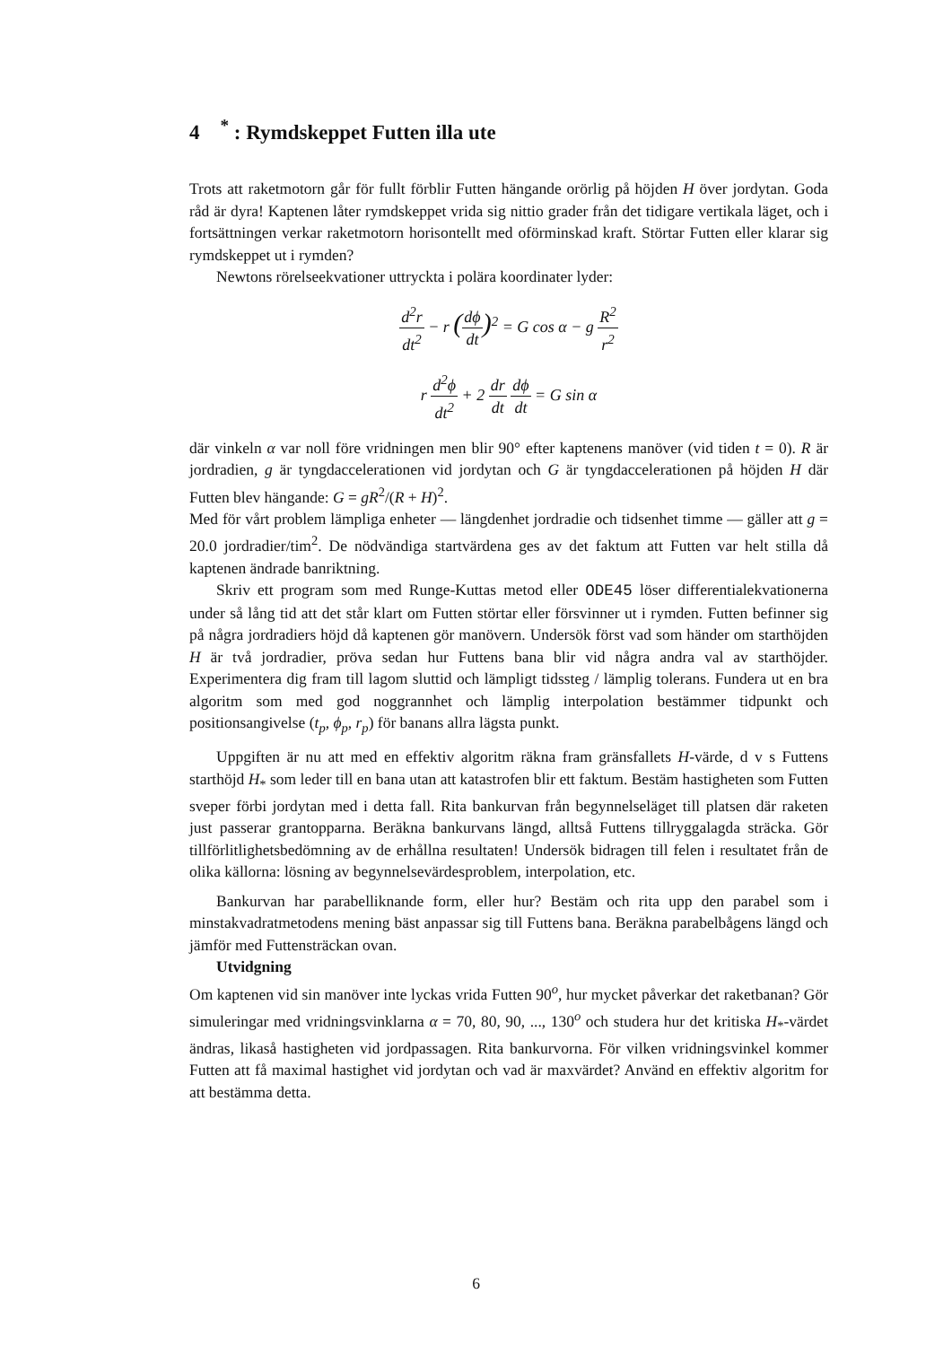4 <sup>*</sup> : Rymdskeppet Futten illa ute
Trots att raketmotorn går för fullt förblir Futten hängande orörlig på höjden H över jordytan. Goda råd är dyra! Kaptenen låter rymdskeppet vrida sig nittio grader från det tidigare vertikala läget, och i fortsättningen verkar raketmotorn horisontellt med oförminskad kraft. Störtar Futten eller klarar sig rymdskeppet ut i rymden?
Newtons rörelseekvationer uttryckta i polära koordinater lyder:
d<sup>2</sup>r dt<sup>2</sup> − r (dϕ dt)<sup>2</sup> = G cos α − g R<sup>2</sup> r<sup>2</sup>
r d<sup>2</sup>ϕ dt<sup>2</sup> + 2 dr dt dϕ dt = G sin α
där vinkeln α var noll före vridningen men blir 90° efter kaptenens manöver (vid tiden t = 0). R är jordradien, g är tyngdaccelerationen vid jordytan och G är tyngdaccelerationen på höjden H där Futten blev hängande: G = gR<sup>2</sup>/(R + H)<sup>2</sup>.
Med för vårt problem lämpliga enheter — längdenhet jordradie och tidsenhet timme — gäller att g = 20.0 jordradier/tim<sup>2</sup>. De nödvändiga startvärdena ges av det faktum att Futten var helt stilla då kaptenen ändrade banriktning.
Skriv ett program som med Runge-Kuttas metod eller ODE45 löser differentialekvationerna under så lång tid att det står klart om Futten störtar eller försvinner ut i rymden. Futten befinner sig på några jordradiers höjd då kaptenen gör manövern. Undersök först vad som händer om starthöjden H är två jordradier, pröva sedan hur Futtens bana blir vid några andra val av starthöjder. Experimentera dig fram till lagom sluttid och lämpligt tidssteg / lämplig tolerans. Fundera ut en bra algoritm som med god noggrannhet och lämplig interpolation bestämmer tidpunkt och positionsangivelse (t<sub>p</sub>, ϕ<sub>p</sub>, r<sub>p</sub>) för banans allra lägsta punkt.
Uppgiften är nu att med en effektiv algoritm räkna fram gränsfallets H-värde, d v s Futtens starthöjd H<sub>*</sub> som leder till en bana utan att katastrofen blir ett faktum. Bestäm hastigheten som Futten sveper förbi jordytan med i detta fall. Rita bankurvan från begynnelseläget till platsen där raketen just passerar grantopparna. Beräkna bankurvans längd, alltså Futtens tillryggalagda sträcka. Gör tillförlitlighetsbedömning av de erhållna resultaten! Undersök bidragen till felen i resultatet från de olika källorna: lösning av begynnelsevärdesproblem, interpolation, etc.
Bankurvan har parabelliknande form, eller hur? Bestäm och rita upp den parabel som i minstakvadratmetodens mening bäst anpassar sig till Futtens bana. Beräkna parabelbågens längd och jämför med Futtensträckan ovan.
Utvidgning
Om kaptenen vid sin manöver inte lyckas vrida Futten 90<sup>o</sup>, hur mycket påverkar det raketbanan? Gör simuleringar med vridningsvinklarna α = 70, 80, 90, ..., 130<sup>o</sup> och studera hur det kritiska H<sub>*</sub>-värdet ändras, likaså hastigheten vid jordpassagen. Rita bankurvorna. För vilken vridningsvinkel kommer Futten att få maximal hastighet vid jordytan och vad är maxvärdet? Använd en effektiv algoritm for att bestämma detta.
6